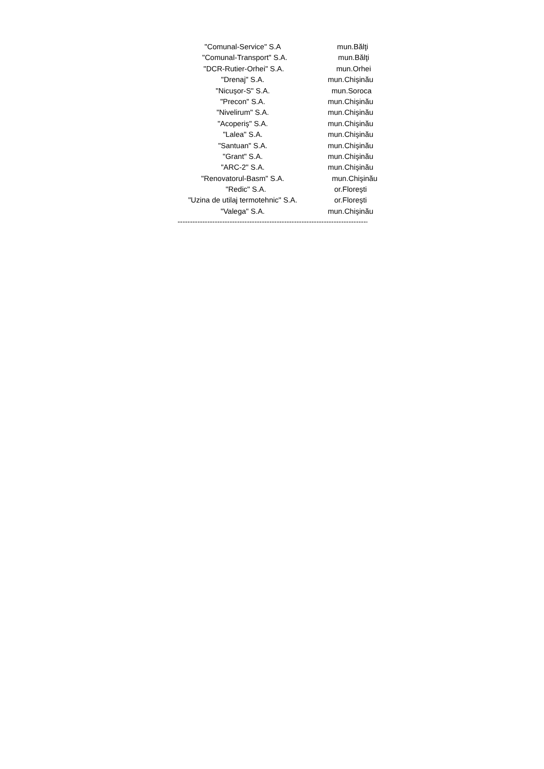"Comunal-Service" S.A mun.Bălţi
"Comunal-Transport" S.A. mun.Bălţi
"DCR-Rutier-Orhei" S.A. mun.Orhei
"Drenaj" S.A. mun.Chişinău
"Nicuşor-S" S.A. mun.Soroca
"Precon" S.A. mun.Chişinău
"Nivelirum" S.A. mun.Chişinău
"Acoperiş" S.A. mun.Chişinău
"Lalea" S.A. mun.Chişinău
"Santuan" S.A. mun.Chişinău
"Grant" S.A. mun.Chişinău
"ARC-2" S.A. mun.Chişinău
"Renovatorul-Basm" S.A. mun.Chişinău
"Redic" S.A. or.Floreşti
"Uzina de utilaj termotehnic" S.A. or.Floreşti
"Valega" S.A. mun.Chişinău
---------------------------------------------------------------------------------------